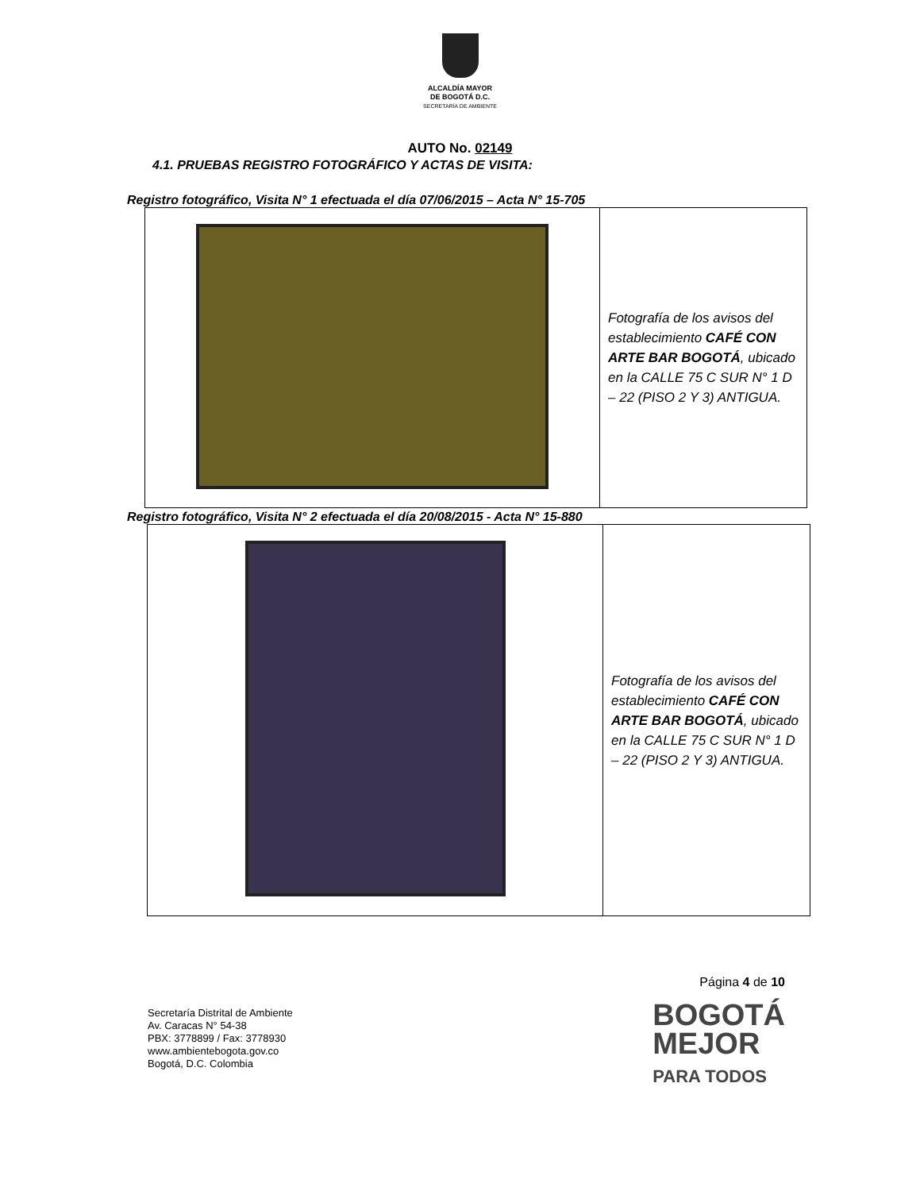ALCALDÍA MAYOR
DE BOGOTÁ D.C.
SECRETARÍA DE AMBIENTE
AUTO No. 02149
4.1. PRUEBAS REGISTRO FOTOGRÁFICO Y ACTAS DE VISITA:
Registro fotográfico, Visita N° 1 efectuada el día 07/06/2015 – Acta N° 15-705
| | Fotografía de los avisos del establecimiento CAFÉ CON ARTE BAR BOGOTÁ , ubicado en la CALLE 75 C SUR N° 1 D – 22 (PISO 2 Y 3) ANTIGUA. |
Registro fotográfico, Visita N° 2 efectuada el día 20/08/2015 - Acta N° 15-880
| | Fotografía de los avisos del establecimiento CAFÉ CON ARTE BAR BOGOTÁ , ubicado en la CALLE 75 C SUR N° 1 D – 22 (PISO 2 Y 3) ANTIGUA. |
Secretaría Distrital de Ambiente
Av. Caracas N° 54-38
PBX: 3778899 / Fax: 3778930
www.ambientebogota.gov.co
Bogotá, D.C. Colombia
Página 4 de 10
BOGOTÁ
MEJOR
PARA TODOS